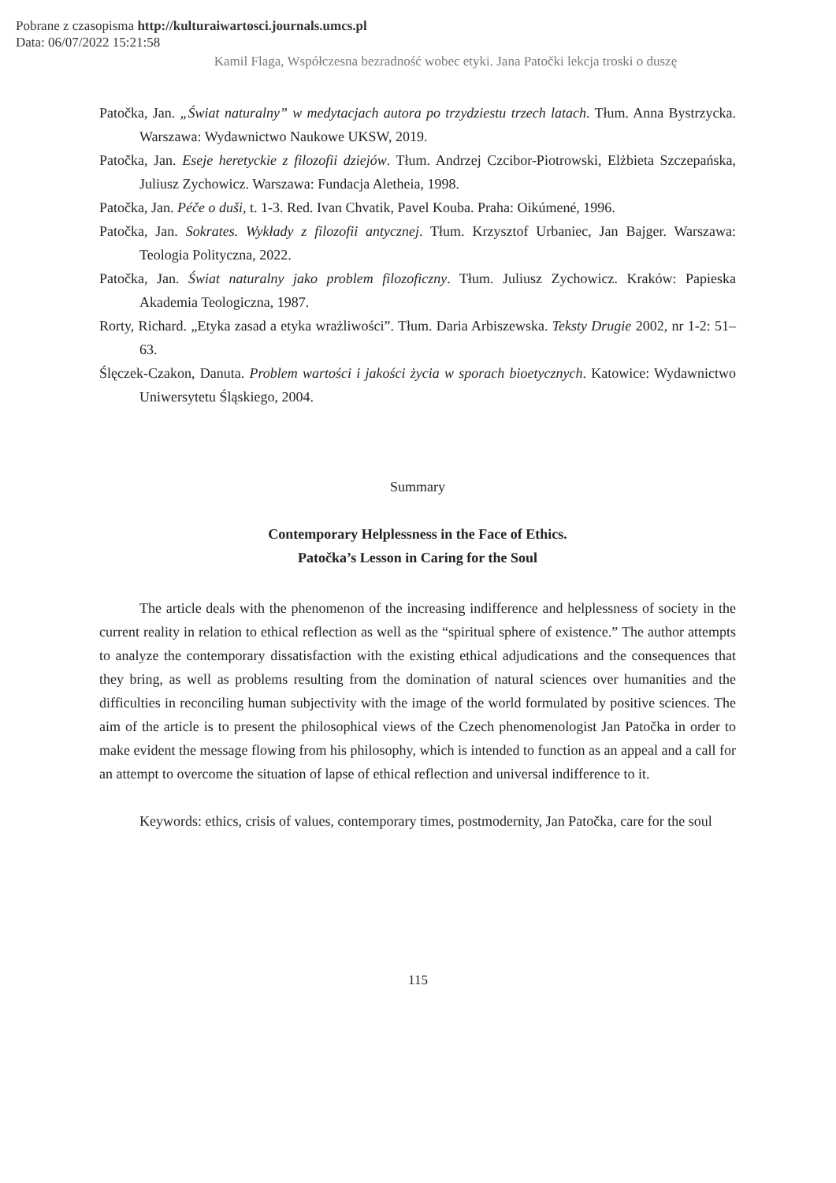Pobrane z czasopisma http://kulturaiwartosci.journals.umcs.pl
Data: 06/07/2022 15:21:58
Kamil Flaga, Współczesna bezradność wobec etyki. Jana Patočki lekcja troski o duszę
Patočka, Jan. „Świat naturalny” w medytacjach autora po trzydziestu trzech latach. Tłum. Anna Bystrzycka. Warszawa: Wydawnictwo Naukowe UKSW, 2019.
Patočka, Jan. Eseje heretyckie z filozofii dziejów. Tłum. Andrzej Czcibor-Piotrowski, Elżbieta Szczepańska, Juliusz Zychowicz. Warszawa: Fundacja Aletheia, 1998.
Patočka, Jan. Péče o duši, t. 1-3. Red. Ivan Chvatik, Pavel Kouba. Praha: Oikúmené, 1996.
Patočka, Jan. Sokrates. Wykłady z filozofii antycznej. Tłum. Krzysztof Urbaniec, Jan Bajger. Warszawa: Teologia Polityczna, 2022.
Patočka, Jan. Świat naturalny jako problem filozoficzny. Tłum. Juliusz Zychowicz. Kraków: Papieska Akademia Teologiczna, 1987.
Rorty, Richard. „Etyka zasad a etyka wrażliwości”. Tłum. Daria Arbiszewska. Teksty Drugie 2002, nr 1-2: 51–63.
Ślęczek-Czakon, Danuta. Problem wartości i jakości życia w sporach bioetycznych. Katowice: Wydawnictwo Uniwersytetu Śląskiego, 2004.
Summary
Contemporary Helplessness in the Face of Ethics.
Patočka’s Lesson in Caring for the Soul
The article deals with the phenomenon of the increasing indifference and helplessness of society in the current reality in relation to ethical reflection as well as the “spiritual sphere of existence.” The author attempts to analyze the contemporary dissatisfaction with the existing ethical adjudications and the consequences that they bring, as well as problems resulting from the domination of natural sciences over humanities and the difficulties in reconciling human subjectivity with the image of the world formulated by positive sciences. The aim of the article is to present the philosophical views of the Czech phenomenologist Jan Patočka in order to make evident the message flowing from his philosophy, which is intended to function as an appeal and a call for an attempt to overcome the situation of lapse of ethical reflection and universal indifference to it.
Keywords: ethics, crisis of values, contemporary times, postmodernity, Jan Patočka, care for the soul
115